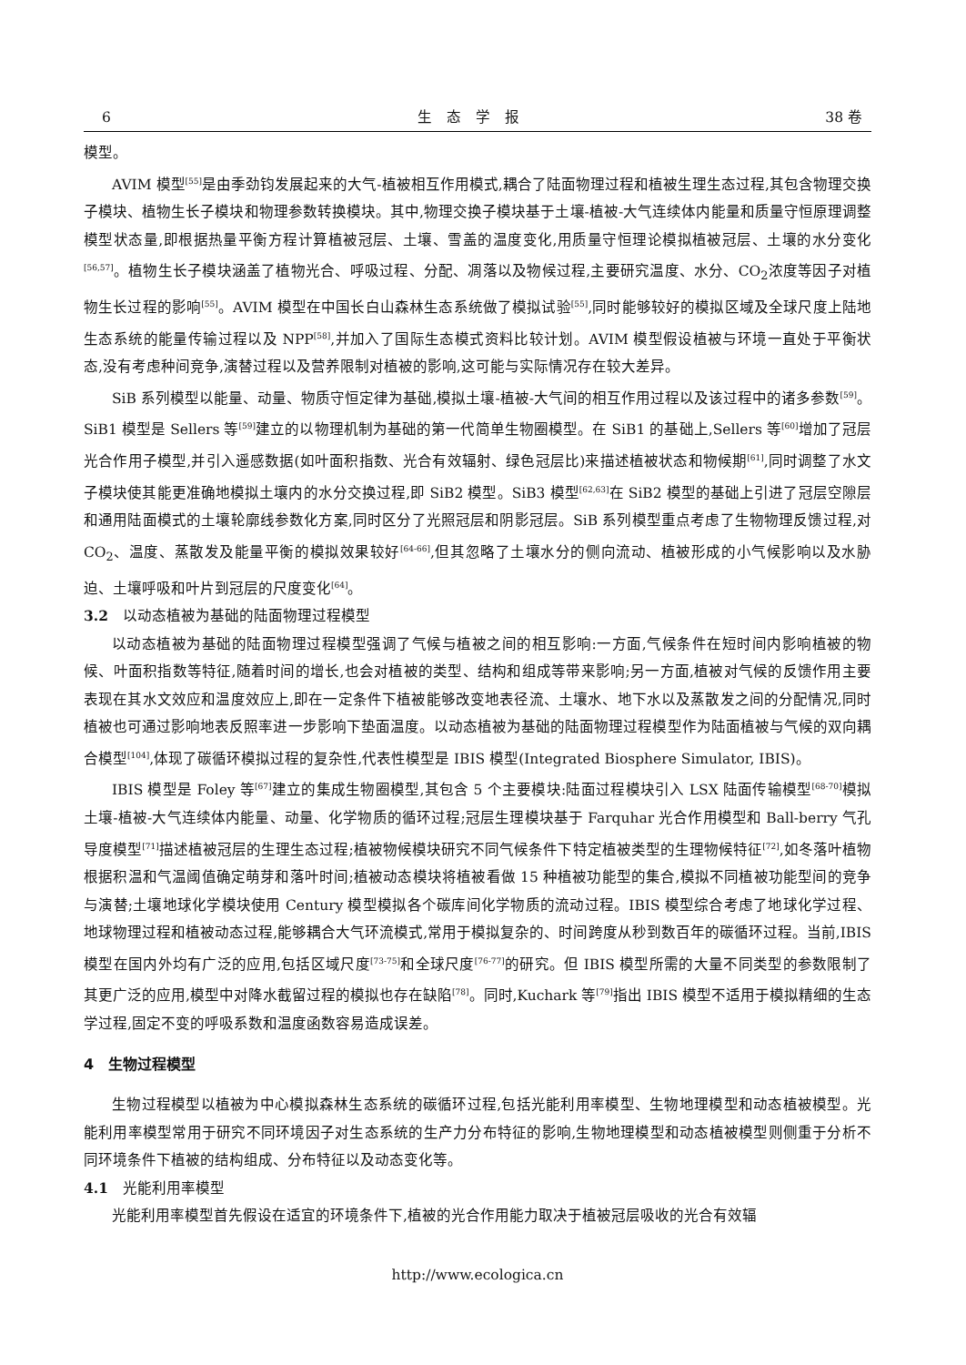6 生　态　学　报 38 卷
模型。
AVIM 模型<sup>[55]</sup>是由季劲钧发展起来的大气-植被相互作用模式,耦合了陆面物理过程和植被生理生态过程,其包含物理交换子模块、植物生长子模块和物理参数转换模块。其中,物理交换子模块基于土壤-植被-大气连续体内能量和质量守恒原理调整模型状态量,即根据热量平衡方程计算植被冠层、土壤、雪盖的温度变化,用质量守恒理论模拟植被冠层、土壤的水分变化<sup>[56,57]</sup>。植物生长子模块涵盖了植物光合、呼吸过程、分配、凋落以及物候过程,主要研究温度、水分、CO<sub>2</sub>浓度等因子对植物生长过程的影响<sup>[55]</sup>。AVIM 模型在中国长白山森林生态系统做了模拟试验<sup>[55]</sup>,同时能够较好的模拟区域及全球尺度上陆地生态系统的能量传输过程以及 NPP<sup>[58]</sup>,并加入了国际生态模式资料比较计划。AVIM 模型假设植被与环境一直处于平衡状态,没有考虑种间竞争,演替过程以及营养限制对植被的影响,这可能与实际情况存在较大差异。
SiB 系列模型以能量、动量、物质守恒定律为基础,模拟土壤-植被-大气间的相互作用过程以及该过程中的诸多参数<sup>[59]</sup>。SiB1 模型是 Sellers 等<sup>[59]</sup>建立的以物理机制为基础的第一代简单生物圈模型。在 SiB1 的基础上,Sellers 等<sup>[60]</sup>增加了冠层光合作用子模型,并引入遥感数据(如叶面积指数、光合有效辐射、绿色冠层比)来描述植被状态和物候期<sup>[61]</sup>,同时调整了水文子模块使其能更准确地模拟土壤内的水分交换过程,即 SiB2 模型。SiB3 模型<sup>[62,63]</sup>在 SiB2 模型的基础上引进了冠层空隙层和通用陆面模式的土壤轮廓线参数化方案,同时区分了光照冠层和阴影冠层。SiB 系列模型重点考虑了生物物理反馈过程,对 CO<sub>2</sub>、温度、蒸散发及能量平衡的模拟效果较好<sup>[64-66]</sup>,但其忽略了土壤水分的侧向流动、植被形成的小气候影响以及水胁迫、土壤呼吸和叶片到冠层的尺度变化<sup>[64]</sup>。
3.2　以动态植被为基础的陆面物理过程模型
以动态植被为基础的陆面物理过程模型强调了气候与植被之间的相互影响:一方面,气候条件在短时间内影响植被的物候、叶面积指数等特征,随着时间的增长,也会对植被的类型、结构和组成等带来影响;另一方面,植被对气候的反馈作用主要表现在其水文效应和温度效应上,即在一定条件下植被能够改变地表径流、土壤水、地下水以及蒸散发之间的分配情况,同时植被也可通过影响地表反照率进一步影响下垫面温度。以动态植被为基础的陆面物理过程模型作为陆面植被与气候的双向耦合模型<sup>[104]</sup>,体现了碳循环模拟过程的复杂性,代表性模型是 IBIS 模型(Integrated Biosphere Simulator, IBIS)。
IBIS 模型是 Foley 等<sup>[67]</sup>建立的集成生物圈模型,其包含 5 个主要模块:陆面过程模块引入 LSX 陆面传输模型<sup>[68-70]</sup>模拟土壤-植被-大气连续体内能量、动量、化学物质的循环过程;冠层生理模块基于 Farquhar 光合作用模型和 Ball-berry 气孔导度模型<sup>[71]</sup>描述植被冠层的生理生态过程;植被物候模块研究不同气候条件下特定植被类型的生理物候特征<sup>[72]</sup>,如冬落叶植物根据积温和气温阈值确定萌芽和落叶时间;植被动态模块将植被看做 15 种植被功能型的集合,模拟不同植被功能型间的竞争与演替;土壤地球化学模块使用 Century 模型模拟各个碳库间化学物质的流动过程。IBIS 模型综合考虑了地球化学过程、地球物理过程和植被动态过程,能够耦合大气环流模式,常用于模拟复杂的、时间跨度从秒到数百年的碳循环过程。当前,IBIS 模型在国内外均有广泛的应用,包括区域尺度<sup>[73-75]</sup>和全球尺度<sup>[76-77]</sup>的研究。但 IBIS 模型所需的大量不同类型的参数限制了其更广泛的应用,模型中对降水截留过程的模拟也存在缺陷<sup>[78]</sup>。同时,Kuchark 等<sup>[79]</sup>指出 IBIS 模型不适用于模拟精细的生态学过程,固定不变的呼吸系数和温度函数容易造成误差。
4　生物过程模型
生物过程模型以植被为中心模拟森林生态系统的碳循环过程,包括光能利用率模型、生物地理模型和动态植被模型。光能利用率模型常用于研究不同环境因子对生态系统的生产力分布特征的影响,生物地理模型和动态植被模型则侧重于分析不同环境条件下植被的结构组成、分布特征以及动态变化等。
4.1　光能利用率模型
光能利用率模型首先假设在适宜的环境条件下,植被的光合作用能力取决于植被冠层吸收的光合有效辐
http://www.ecologica.cn